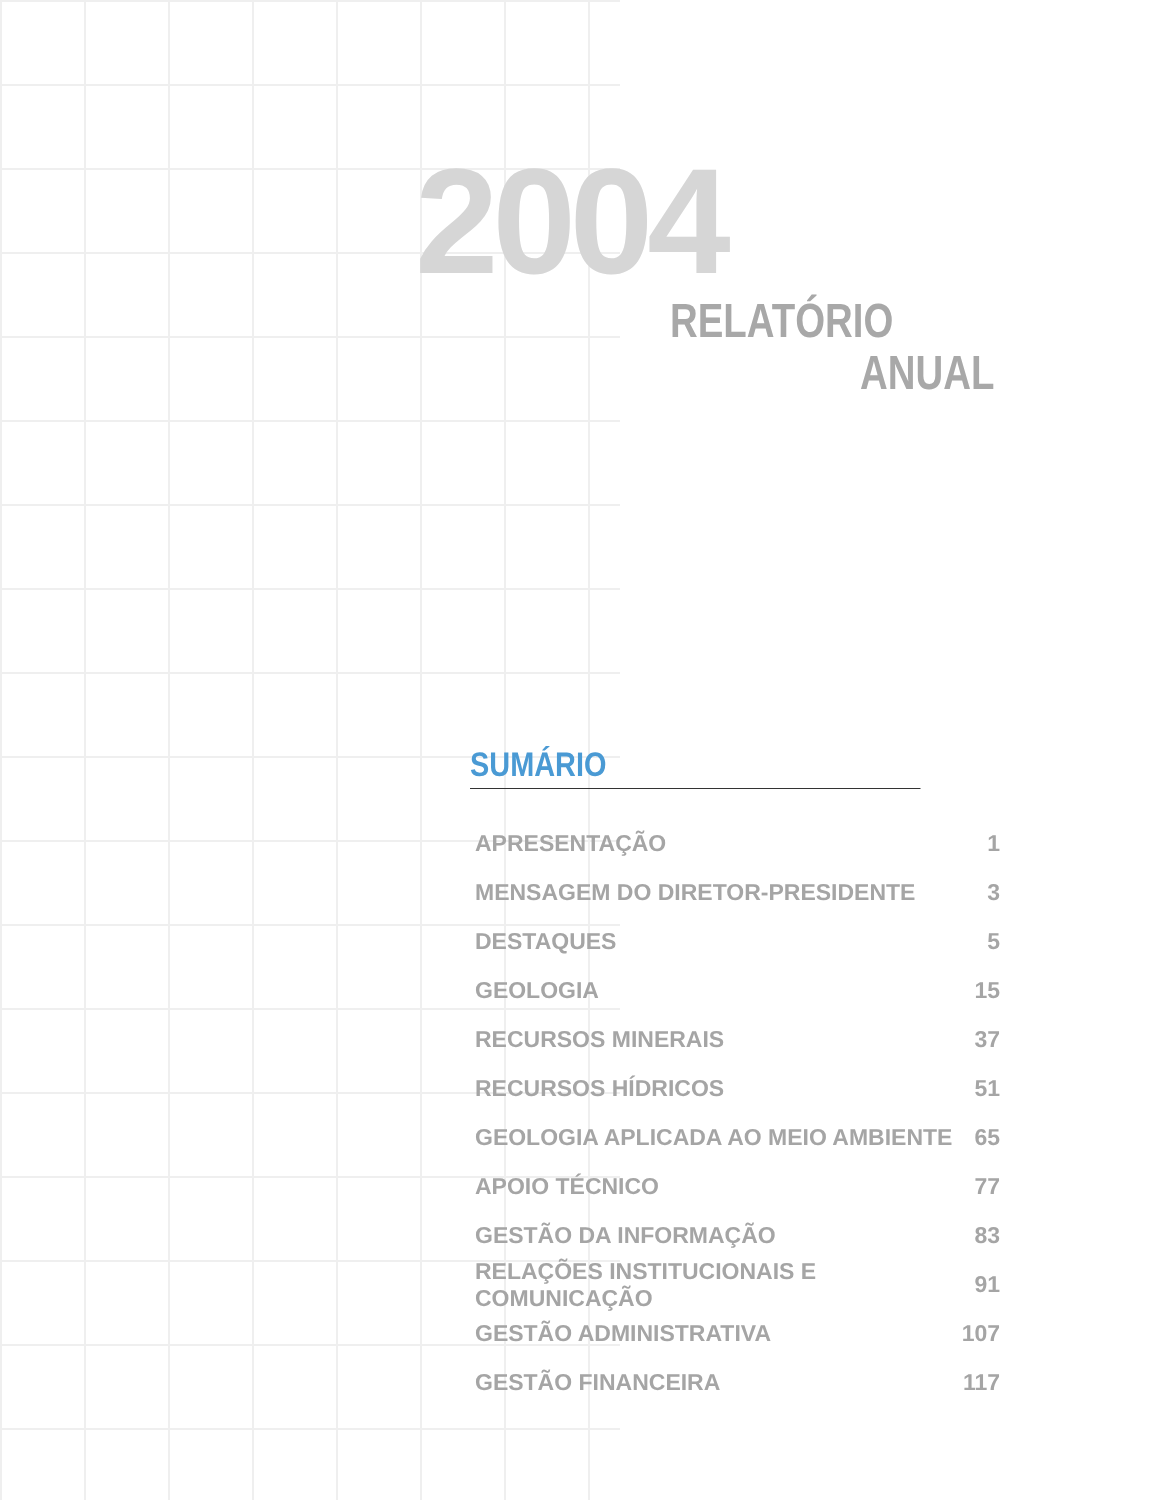2004
RELATÓRIO
ANUAL
SUMÁRIO
APRESENTAÇÃO 1
MENSAGEM DO DIRETOR-PRESIDENTE 3
DESTAQUES 5
GEOLOGIA 15
RECURSOS MINERAIS 37
RECURSOS HÍDRICOS 51
GEOLOGIA APLICADA AO MEIO AMBIENTE 65
APOIO TÉCNICO 77
GESTÃO DA INFORMAÇÃO 83
RELAÇÕES INSTITUCIONAIS E COMUNICAÇÃO 91
GESTÃO ADMINISTRATIVA 107
GESTÃO FINANCEIRA 117